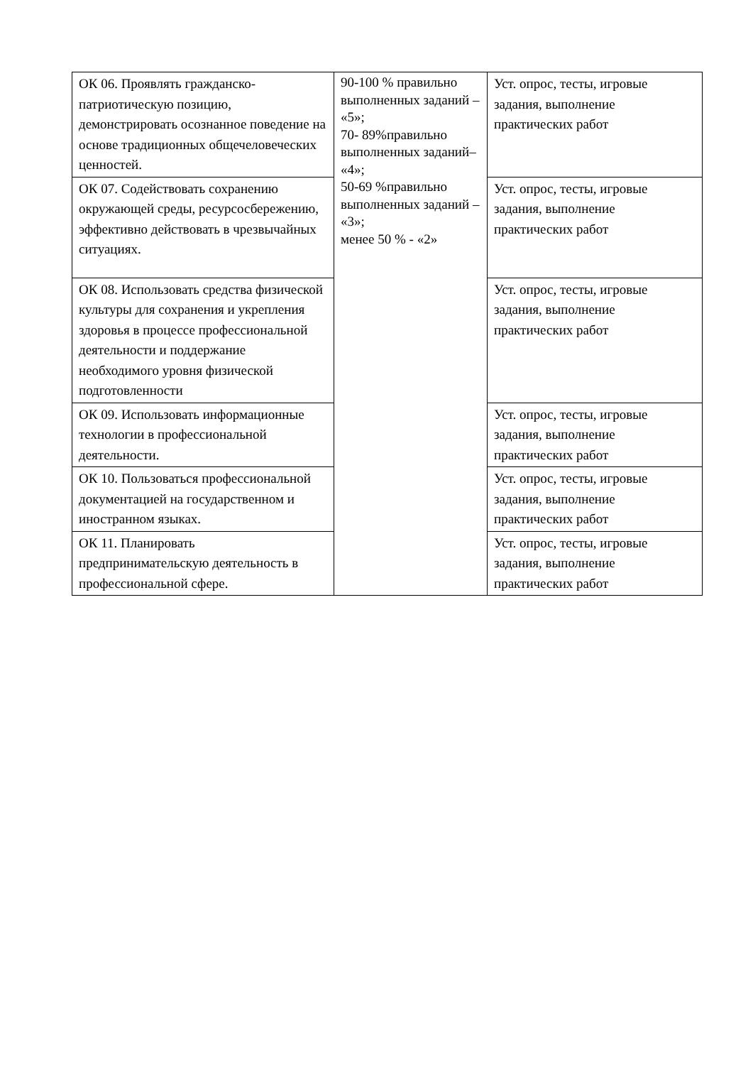| ОК 06. Проявлять гражданско-патриотическую позицию, демонстрировать осознанное поведение на основе традиционных общечеловеческих ценностей. | 90-100 % правильно выполненных заданий – «5»; 70- 89%правильно выполненных заданий– «4»; 50-69 %правильно выполненных заданий – «3»; менее 50 % - «2» | Уст. опрос, тесты, игровые задания, выполнение практических работ |
| ОК 07. Содействовать сохранению окружающей среды, ресурсосбережению, эффективно действовать в чрезвычайных ситуациях. | | Уст. опрос, тесты, игровые задания, выполнение практических работ |
| ОК 08. Использовать средства физической культуры для сохранения и укрепления здоровья в процессе профессиональной деятельности и поддержание необходимого уровня физической подготовленности | | Уст. опрос, тесты, игровые задания, выполнение практических работ |
| ОК 09. Использовать информационные технологии в профессиональной деятельности. | | Уст. опрос, тесты, игровые задания, выполнение практических работ |
| ОК 10. Пользоваться профессиональной документацией на государственном и иностранном языках. | | Уст. опрос, тесты, игровые задания, выполнение практических работ |
| ОК 11. Планировать предпринимательскую деятельность в профессиональной сфере. | | Уст. опрос, тесты, игровые задания, выполнение практических работ |